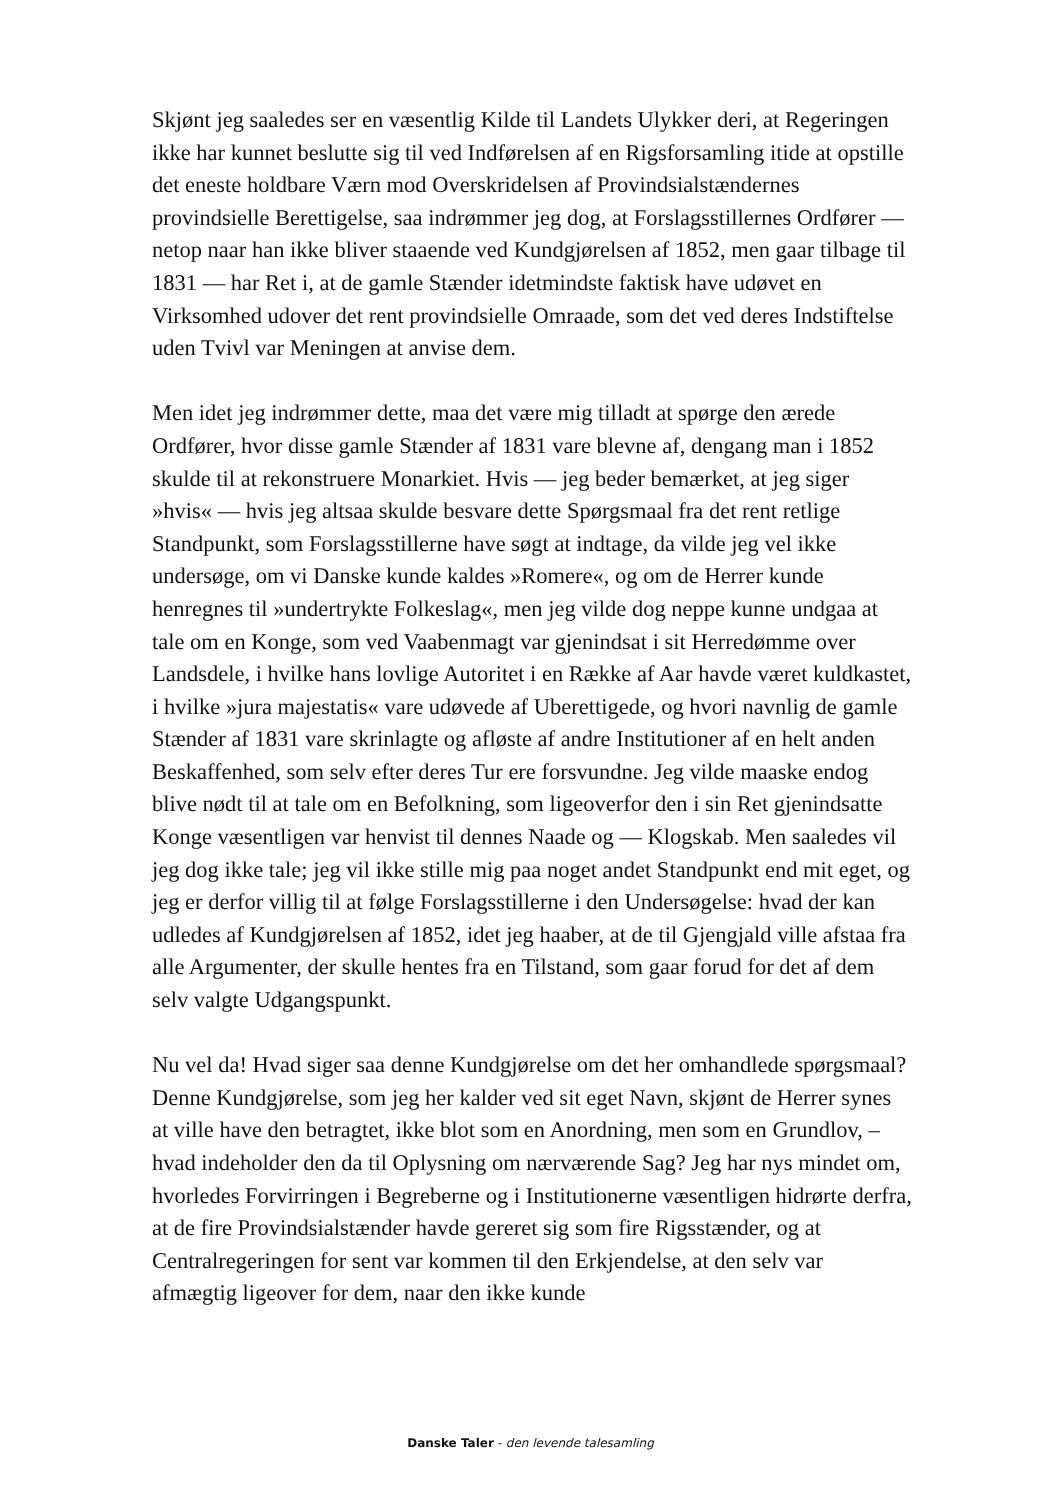Skjønt jeg saaledes ser en væsentlig Kilde til Landets Ulykker deri, at Regeringen ikke har kunnet beslutte sig til ved Indførelsen af en Rigsforsamling itide at opstille det eneste holdbare Værn mod Overskridelsen af Provindsialstændernes provindsielle Berettigelse, saa indrømmer jeg dog, at Forslagsstillernes Ordfører — netop naar han ikke bliver staaende ved Kundgjørelsen af 1852, men gaar tilbage til 1831 — har Ret i, at de gamle Stænder idetmindste faktisk have udøvet en Virksomhed udover det rent provindsielle Omraade, som det ved deres Indstiftelse uden Tvivl var Meningen at anvise dem.
Men idet jeg indrømmer dette, maa det være mig tilladt at spørge den ærede Ordfører, hvor disse gamle Stænder af 1831 vare blevne af, dengang man i 1852 skulde til at rekonstruere Monarkiet. Hvis — jeg beder bemærket, at jeg siger »hvis« — hvis jeg altsaa skulde besvare dette Spørgsmaal fra det rent retlige Standpunkt, som Forslagsstillerne have søgt at indtage, da vilde jeg vel ikke undersøge, om vi Danske kunde kaldes »Romere«, og om de Herrer kunde henregnes til »undertrykte Folkeslag«, men jeg vilde dog neppe kunne undgaa at tale om en Konge, som ved Vaabenmagt var gjenindsat i sit Herredømme over Landsdele, i hvilke hans lovlige Autoritet i en Række af Aar havde været kuldkastet, i hvilke »jura majestatis« vare udøvede af Uberettigede, og hvori navnlig de gamle Stænder af 1831 vare skrinlagte og afløste af andre Institutioner af en helt anden Beskaffenhed, som selv efter deres Tur ere forsvundne. Jeg vilde maaske endog blive nødt til at tale om en Befolkning, som ligeoverfor den i sin Ret gjenindsatte Konge væsentligen var henvist til dennes Naade og — Klogskab. Men saaledes vil jeg dog ikke tale; jeg vil ikke stille mig paa noget andet Standpunkt end mit eget, og jeg er derfor villig til at følge Forslagsstillerne i den Undersøgelse: hvad der kan udledes af Kundgjørelsen af 1852, idet jeg haaber, at de til Gjengjald ville afstaa fra alle Argumenter, der skulle hentes fra en Tilstand, som gaar forud for det af dem selv valgte Udgangspunkt.
Nu vel da! Hvad siger saa denne Kundgjørelse om det her omhandlede spørgsmaal? Denne Kundgjørelse, som jeg her kalder ved sit eget Navn, skjønt de Herrer synes at ville have den betragtet, ikke blot som en Anordning, men som en Grundlov, – hvad indeholder den da til Oplysning om nærværende Sag? Jeg har nys mindet om, hvorledes Forvirringen i Begreberne og i Institutionerne væsentligen hidrørte derfra, at de fire Provindsialstænder havde gereret sig som fire Rigsstænder, og at Centralregeringen for sent var kommen til den Erkjendelse, at den selv var afmægtig ligeover for dem, naar den ikke kunde
Danske Taler - den levende talesamling